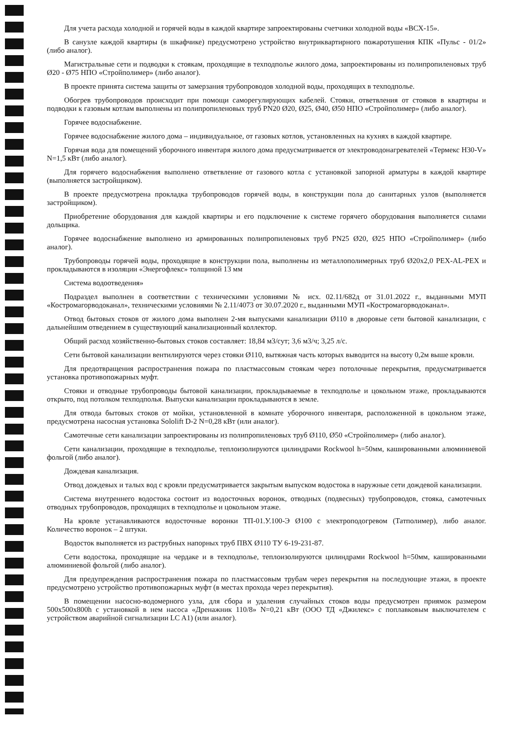Для учета расхода холодной и горячей воды в каждой квартире запроектированы счетчики холодной воды «ВСХ-15».
В санузле каждой квартиры (в шкафчике) предусмотрено устройство внутриквартирного пожаротушения КПК «Пульс - 01/2» (либо аналог).
Магистральные сети и подводки к стоякам, проходящие в техподполье жилого дома, запроектированы из полипропиленовых труб Ø20 - Ø75 НПО «Стройполимер» (либо аналог).
В проекте принята система защиты от замерзания трубопроводов холодной воды, проходящих в техподполье.
Обогрев трубопроводов происходит при помощи саморегулирующих кабелей. Стояки, ответвления от стояков в квартиры и подводки к газовым котлам выполнены из полипропиленовых труб PN20 Ø20, Ø25, Ø40, Ø50 НПО «Стройполимер» (либо аналог).
Горячее водоснабжение.
Горячее водоснабжение жилого дома – индивидуальное, от газовых котлов, установленных на кухнях в каждой квартире.
Горячая вода для помещений уборочного инвентаря жилого дома предусматривается от электроводонагревателей «Термекс Н30-V» N=1,5 кВт (либо аналог).
Для горячего водоснабжения выполнено ответвление от газового котла с установкой запорной арматуры в каждой квартире (выполняется застройщиком).
В проекте предусмотрена прокладка трубопроводов горячей воды, в конструкции пола до санитарных узлов (выполняется застройщиком).
Приобретение оборудования для каждой квартиры и его подключение к системе горячего оборудования выполняется силами дольщика.
Горячее водоснабжение выполнено из армированных полипропиленовых труб PN25 Ø20, Ø25 НПО «Стройполимер» (либо аналог).
Трубопроводы горячей воды, проходящие в конструкции пола, выполнены из металлополимерных труб Ø20х2,0 PEX-AL-PEX и прокладываются в изоляции «Энергофлекс» толщиной 13 мм
Система водоотведения»
Подраздел выполнен в соответствии с техническими условиями № исх. 02.11/682д от 31.01.2022 г., выданными МУП «Костромагорводоканал», техническими условиями № 2.11/4073 от 30.07.2020 г., выданными МУП «Костромагорводоканал».
Отвод бытовых стоков от жилого дома выполнен 2-мя выпусками канализации Ø110 в дворовые сети бытовой канализации, с дальнейшим отведением в существующий канализационный коллектор.
Общий расход хозяйственно-бытовых стоков составляет: 18,84 м3/сут; 3,6 м3/ч; 3,25 л/с.
Сети бытовой канализации вентилируются через стояки Ø110, вытяжная часть которых выводится на высоту 0,2м выше кровли.
Для предотвращения распространения пожара по пластмассовым стоякам через потолочные перекрытия, предусматривается установка противопожарных муфт.
Стояки и отводные трубопроводы бытовой канализации, прокладываемые в техподполье и цокольном этаже, прокладываются открыто, под потолком техподполья. Выпуски канализации прокладываются в земле.
Для отвода бытовых стоков от мойки, установленной в комнате уборочного инвентаря, расположенной в цокольном этаже, предусмотрена насосная установка Sololift D-2 N=0,28 кВт (или аналог).
Самотечные сети канализации запроектированы из полипропиленовых труб Ø110, Ø50 «Стройполимер» (либо аналог).
Сети канализации, проходящие в техподполье, теплоизолируются цилиндрами Rockwool h=50мм, кашированными алюминиевой фольгой (либо аналог).
Дождевая канализация.
Отвод дождевых и талых вод с кровли предусматривается закрытым выпуском водостока в наружные сети дождевой канализации.
Система внутреннего водостока состоит из водосточных воронок, отводных (подвесных) трубопроводов, стояка, самотечных отводных трубопроводов, проходящих в техподполье и цокольном этаже.
На кровле устанавливаются водосточные воронки ТП-01.У.100-Э Ø100 с электроподогревом (Татполимер), либо аналог. Количество воронок – 2 штуки.
Водосток выполняется из раструбных напорных труб ПВХ Ø110 ТУ 6-19-231-87.
Сети водостока, проходящие на чердаке и в техподполье, теплоизолируются цилиндрами Rockwool h=50мм, кашированными алюминиевой фольгой (либо аналог).
Для предупреждения распространения пожара по пластмассовым трубам через перекрытия на последующие этажи, в проекте предусмотрено устройство противопожарных муфт (в местах прохода через перекрытия).
В помещении насосно-водомерного узла, для сбора и удаления случайных стоков воды предусмотрен приямок размером 500х500х800h с установкой в нем насоса «Дренажник 110/8» N=0,21 кВт (ООО ТД «Джилекс» с поплавковым выключателем с устройством аварийной сигнализации LC A1) (или аналог).